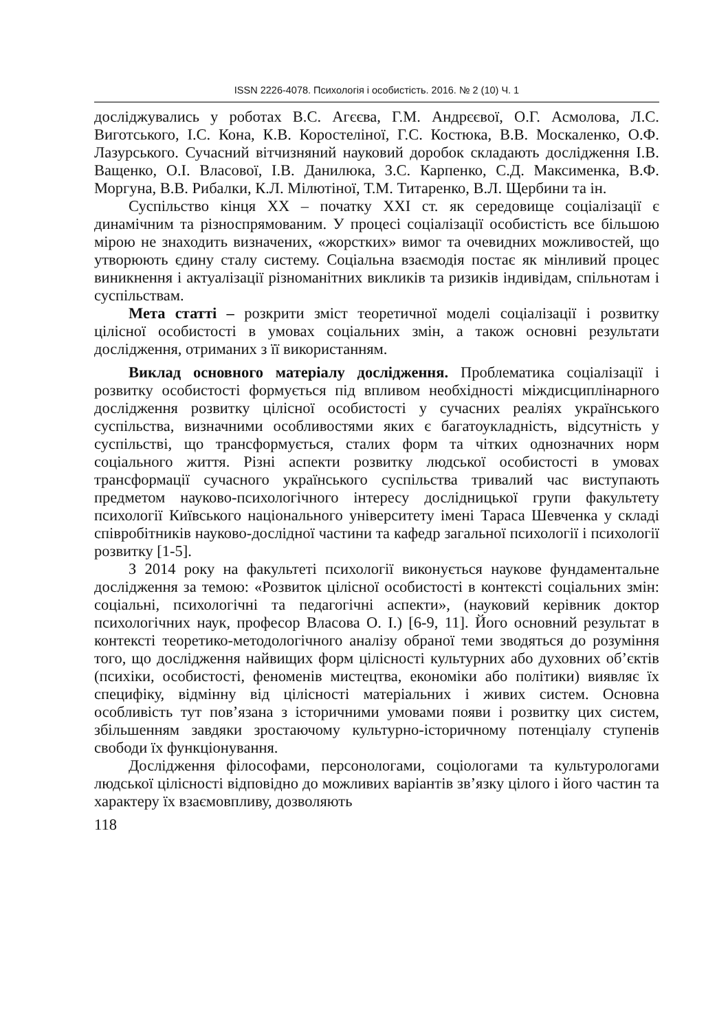ISSN 2226-4078. Психологія і особистість. 2016. № 2 (10) Ч. 1
досліджувались у роботах В.С. Агєєва, Г.М. Андрєєвої, О.Г. Асмолова, Л.С. Виготського, І.С. Кона, К.В. Коростеліної, Г.С. Костюка, В.В. Москаленко, О.Ф. Лазурського. Сучасний вітчизняний науковий доробок складають дослідження І.В. Ващенко, О.І. Власової, І.В. Данилюка, З.С. Карпенко, С.Д. Максименка, В.Ф. Моргуна, В.В. Рибалки, К.Л. Мілютіної, Т.М. Титаренко, В.Л. Щербини та ін.
Суспільство кінця XX – початку XXI ст. як середовище соціалізації є динамічним та різноспрямованим. У процесі соціалізації особистість все більшою мірою не знаходить визначених, «жорстких» вимог та очевидних можливостей, що утворюють єдину сталу систему. Соціальна взаємодія постає як мінливий процес виникнення і актуалізації різноманітних викликів та ризиків індивідам, спільнотам і суспільствам.
Мета статті – розкрити зміст теоретичної моделі соціалізації і розвитку цілісної особистості в умовах соціальних змін, а також основні результати дослідження, отриманих з її використанням.
Виклад основного матеріалу дослідження. Проблематика соціалізації і розвитку особистості формується під впливом необхідності міждисциплінарного дослідження розвитку цілісної особистості у сучасних реаліях українського суспільства, визначними особливостями яких є багатоукладність, відсутність у суспільстві, що трансформується, сталих форм та чітких однозначних норм соціального життя. Різні аспекти розвитку людської особистості в умовах трансформації сучасного українського суспільства тривалий час виступають предметом науково-психологічного інтересу дослідницької групи факультету психології Київського національного університету імені Тараса Шевченка у складі співробітників науково-дослідної частини та кафедр загальної психології і психології розвитку [1-5].
З 2014 року на факультеті психології виконується наукове фундаментальне дослідження за темою: «Розвиток цілісної особистості в контексті соціальних змін: соціальні, психологічні та педагогічні аспекти», (науковий керівник доктор психологічних наук, професор Власова О. І.) [6-9, 11]. Його основний результат в контексті теоретико-методологічного аналізу обраної теми зводяться до розуміння того, що дослідження найвищих форм цілісності культурних або духовних об’єктів (психіки, особистості, феноменів мистецтва, економіки або політики) виявляє їх специфіку, відмінну від цілісності матеріальних і живих систем. Основна особливість тут пов’язана з історичними умовами появи і розвитку цих систем, збільшенням завдяки зростаючому культурно-історичному потенціалу ступенів свободи їх функціонування.
Дослідження філософами, персонологами, соціологами та культурологами людської цілісності відповідно до можливих варіантів зв’язку цілого і його частин та характеру їх взаємовпливу, дозволяють
118